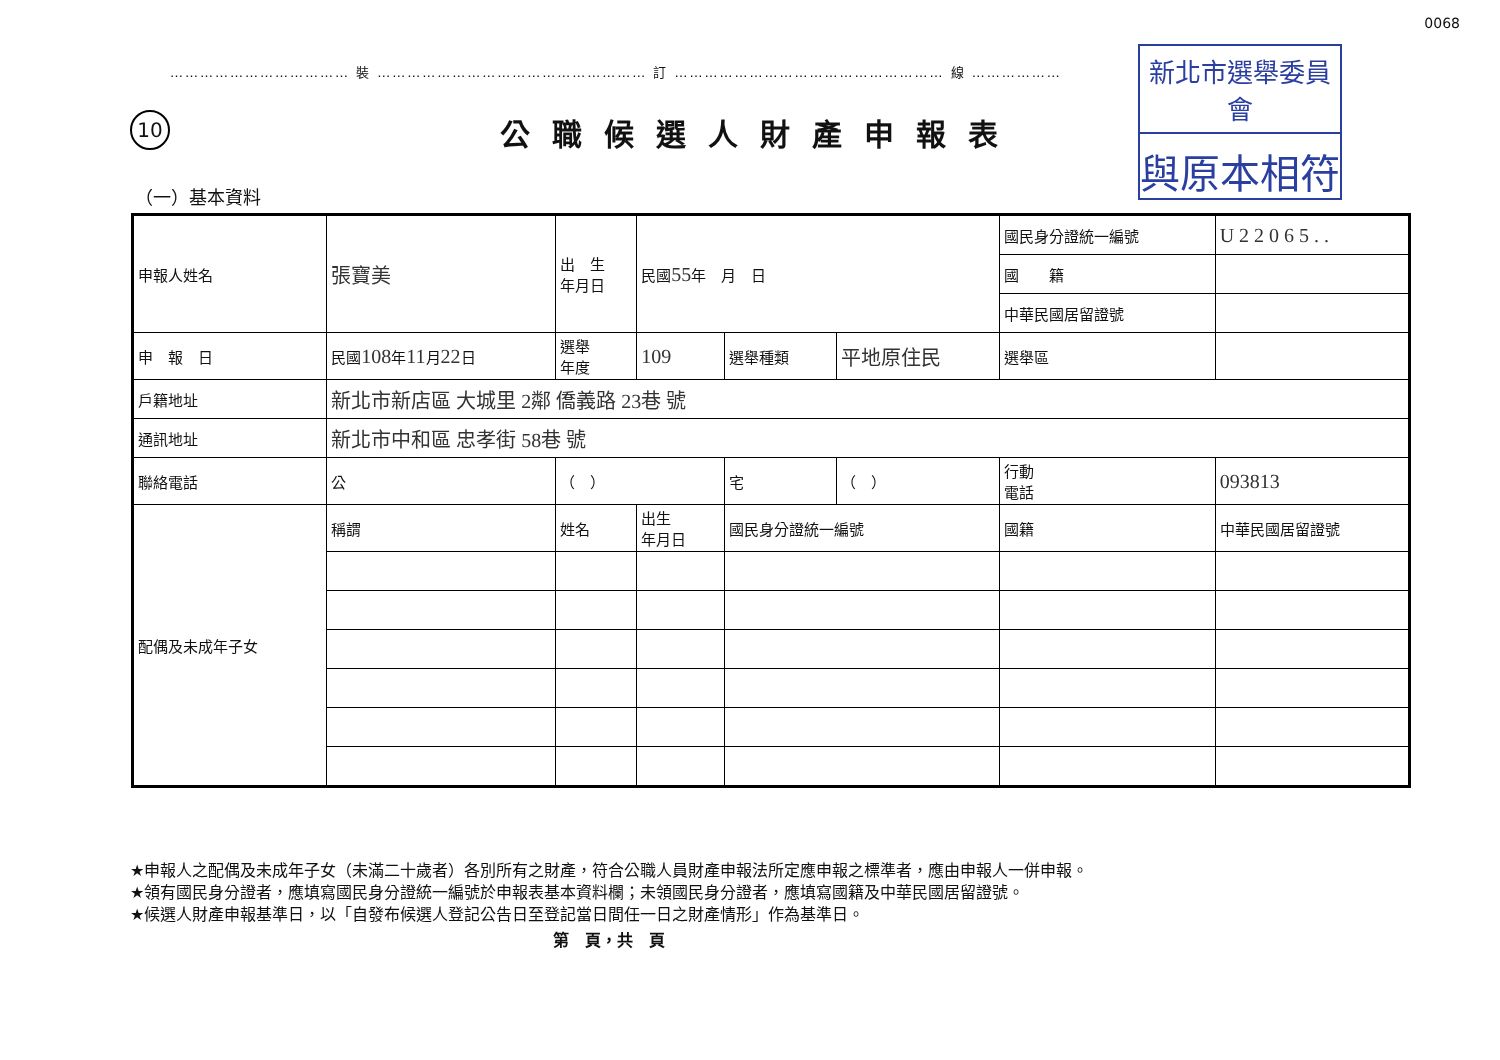0068
……………………………… 裝 ……………………………………………… 訂 ……………………………………………… 線 ………………
新北市選舉委員會
與原本相符
10 公職候選人財產申報表
（一）基本資料
| 申報人姓名 | 張寶美 | 出 生 年月日 | 民國 55 年 月 日 | | | 國民身分證統一編號 | | U 2 2 0 6 5 . . |
| | | | | | | 國 籍 | | |
| | | | | | | 中華民國居留證號 | | |
| 申 報 日 | 民國 108 年 11 月 22 日 | 選舉 年度 | 109 | 選舉種類 | 平地原住民 | | 選舉區 | |
| 戶籍地址 | 新北市新店區 大城里 2鄰 僑義路 23巷 號 | | | | | | | |
| 通訊地址 | 新北市中和區 忠孝街 58巷 號 | | | | | | | |
| 聯絡電話 | 公 | （ ） | | 宅 | （ ） | | 行動 電話 | 093813 |
| 配偶及未成年子女 | 稱謂 | 姓名 | 出生 年月日 | 國民身分證統一編號 | | | 國籍 | 中華民國居留證號 |
★申報人之配偶及未成年子女（未滿二十歲者）各別所有之財產，符合公職人員財產申報法所定應申報之標準者，應由申報人一併申報。
★領有國民身分證者，應填寫國民身分證統一編號於申報表基本資料欄；未領國民身分證者，應填寫國籍及中華民國居留證號。
★候選人財產申報基準日，以「自發布候選人登記公告日至登記當日間任一日之財產情形」作為基準日。
第　頁，共　頁